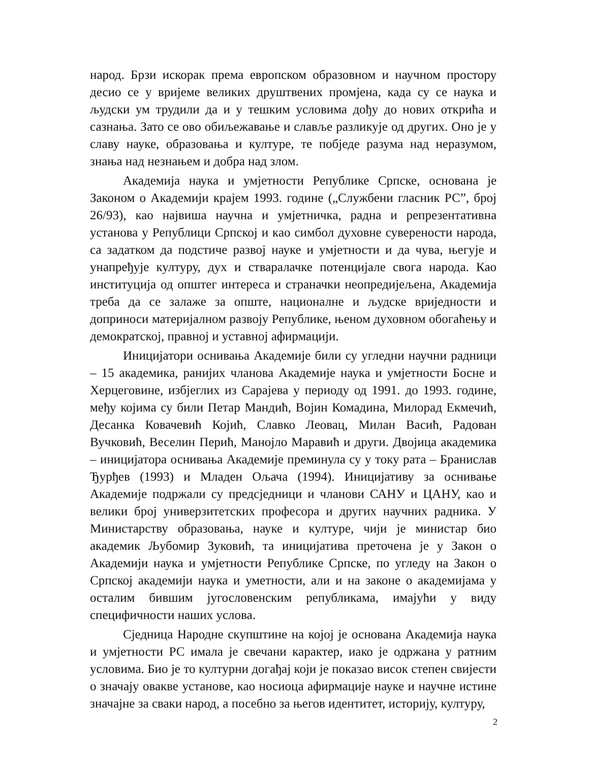народ. Брзи искорак према европском образовном и научном простору десио се у вријеме великих друштвених промјена, када су се наука и људски ум трудили да и у тешким условима дођу до нових открића и сазнања. Зато се ово обиљежавање и славље разликује од других. Оно је у славу науке, образовања и културе, те побједе разума над неразумом, знања над незнањем и добра над злом.
Академија наука и умјетности Републике Српске, основана је Законом о Академији крајем 1993. године („Службени гласник РС”, број 26/93), као највиша научна и умјетничка, радна и репрезентативна установа у Републици Српској и као симбол духовне суверености народа, са задатком да подстиче развој науке и умјетности и да чува, његује и унапређује културу, дух и стваралачке потенцијале свога народа. Као институција од општег интереса и страначки неопредијељена, Академија треба да се залаже за опште, националне и људске вриједности и доприноси материјалном развоју Републике, њеном духовном обогаћењу и демократској, правној и уставној афирмацији.
Иницијатори оснивања Академије били су угледни научни радници – 15 академика, ранијих чланова Академије наука и умјетности Босне и Херцеговине, избјеглих из Сарајева у периоду од 1991. до 1993. године, међу којима су били Петар Мандић, Војин Комадина, Милорад Екмечић, Десанка Ковачевић Којић, Славко Леовац, Милан Васић, Радован Вучковић, Веселин Перић, Манојло Маравић и други. Двојица академика – иницијатора оснивања Академије преминула су у току рата – Бранислав Ђурђев (1993) и Младен Ољача (1994). Иницијативу за оснивање Академије подржали су предсједници и чланови САНУ и ЦАНУ, као и велики број универзитетских професора и других научних радника. У Министарству образовања, науке и културе, чији је министар био академик Љубомир Зуковић, та иницијатива преточена је у Закон о Академији наука и умјетности Републике Српске, по угледу на Закон о Српској академији наука и уметности, али и на законе о академијама у осталим бившим југословенским републикама, имајући у виду специфичности наших услова.
Сједница Народне скупштине на којој је основана Академија наука и умјетности РС имала је свечани карактер, иако је одржана у ратним условима. Био је то културни догађај који је показао висок степен свијести о значају овакве установе, као носиоца афирмације науке и научне истине значајне за сваки народ, а посебно за његов идентитет, историју, културу,
2